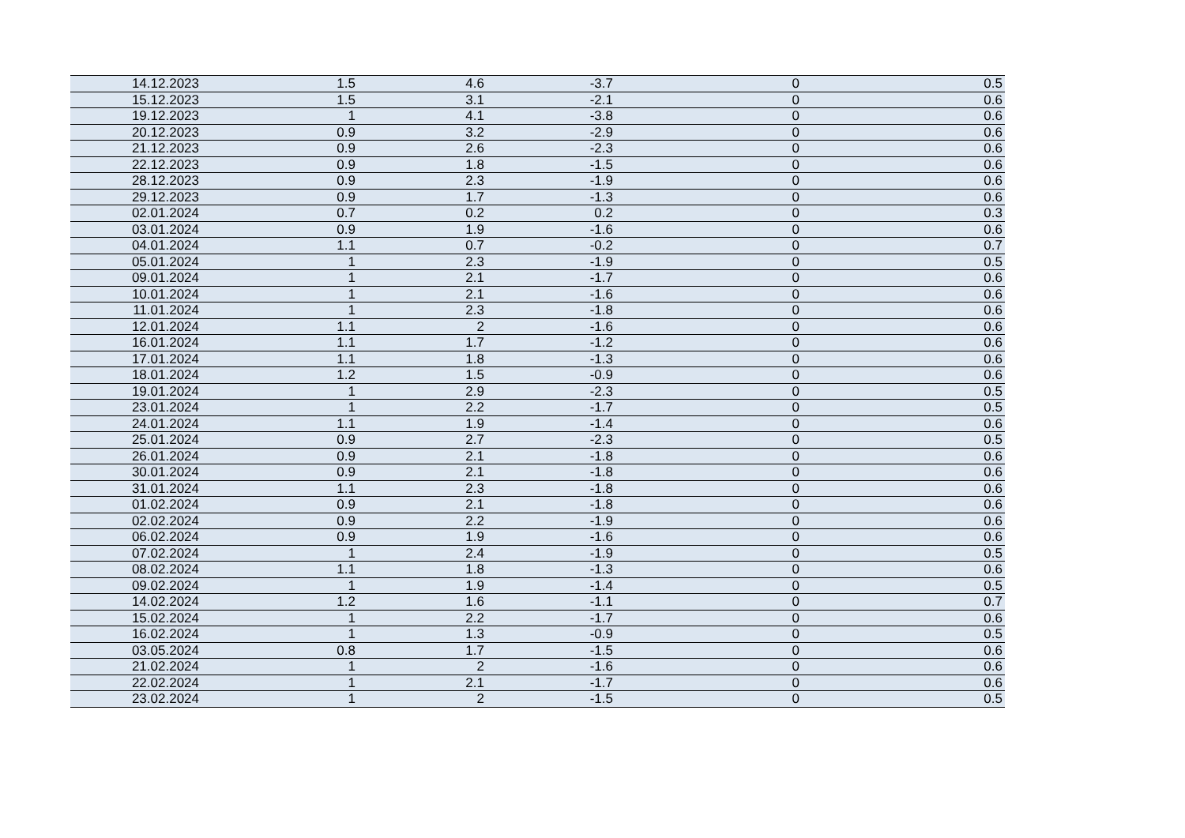| 14.12.2023 | 1.5 | 4.6 | -3.7 | 0 | 0.5 |
| 15.12.2023 | 1.5 | 3.1 | -2.1 | 0 | 0.6 |
| 19.12.2023 | 1 | 4.1 | -3.8 | 0 | 0.6 |
| 20.12.2023 | 0.9 | 3.2 | -2.9 | 0 | 0.6 |
| 21.12.2023 | 0.9 | 2.6 | -2.3 | 0 | 0.6 |
| 22.12.2023 | 0.9 | 1.8 | -1.5 | 0 | 0.6 |
| 28.12.2023 | 0.9 | 2.3 | -1.9 | 0 | 0.6 |
| 29.12.2023 | 0.9 | 1.7 | -1.3 | 0 | 0.6 |
| 02.01.2024 | 0.7 | 0.2 | 0.2 | 0 | 0.3 |
| 03.01.2024 | 0.9 | 1.9 | -1.6 | 0 | 0.6 |
| 04.01.2024 | 1.1 | 0.7 | -0.2 | 0 | 0.7 |
| 05.01.2024 | 1 | 2.3 | -1.9 | 0 | 0.5 |
| 09.01.2024 | 1 | 2.1 | -1.7 | 0 | 0.6 |
| 10.01.2024 | 1 | 2.1 | -1.6 | 0 | 0.6 |
| 11.01.2024 | 1 | 2.3 | -1.8 | 0 | 0.6 |
| 12.01.2024 | 1.1 | 2 | -1.6 | 0 | 0.6 |
| 16.01.2024 | 1.1 | 1.7 | -1.2 | 0 | 0.6 |
| 17.01.2024 | 1.1 | 1.8 | -1.3 | 0 | 0.6 |
| 18.01.2024 | 1.2 | 1.5 | -0.9 | 0 | 0.6 |
| 19.01.2024 | 1 | 2.9 | -2.3 | 0 | 0.5 |
| 23.01.2024 | 1 | 2.2 | -1.7 | 0 | 0.5 |
| 24.01.2024 | 1.1 | 1.9 | -1.4 | 0 | 0.6 |
| 25.01.2024 | 0.9 | 2.7 | -2.3 | 0 | 0.5 |
| 26.01.2024 | 0.9 | 2.1 | -1.8 | 0 | 0.6 |
| 30.01.2024 | 0.9 | 2.1 | -1.8 | 0 | 0.6 |
| 31.01.2024 | 1.1 | 2.3 | -1.8 | 0 | 0.6 |
| 01.02.2024 | 0.9 | 2.1 | -1.8 | 0 | 0.6 |
| 02.02.2024 | 0.9 | 2.2 | -1.9 | 0 | 0.6 |
| 06.02.2024 | 0.9 | 1.9 | -1.6 | 0 | 0.6 |
| 07.02.2024 | 1 | 2.4 | -1.9 | 0 | 0.5 |
| 08.02.2024 | 1.1 | 1.8 | -1.3 | 0 | 0.6 |
| 09.02.2024 | 1 | 1.9 | -1.4 | 0 | 0.5 |
| 14.02.2024 | 1.2 | 1.6 | -1.1 | 0 | 0.7 |
| 15.02.2024 | 1 | 2.2 | -1.7 | 0 | 0.6 |
| 16.02.2024 | 1 | 1.3 | -0.9 | 0 | 0.5 |
| 03.05.2024 | 0.8 | 1.7 | -1.5 | 0 | 0.6 |
| 21.02.2024 | 1 | 2 | -1.6 | 0 | 0.6 |
| 22.02.2024 | 1 | 2.1 | -1.7 | 0 | 0.6 |
| 23.02.2024 | 1 | 2 | -1.5 | 0 | 0.5 |